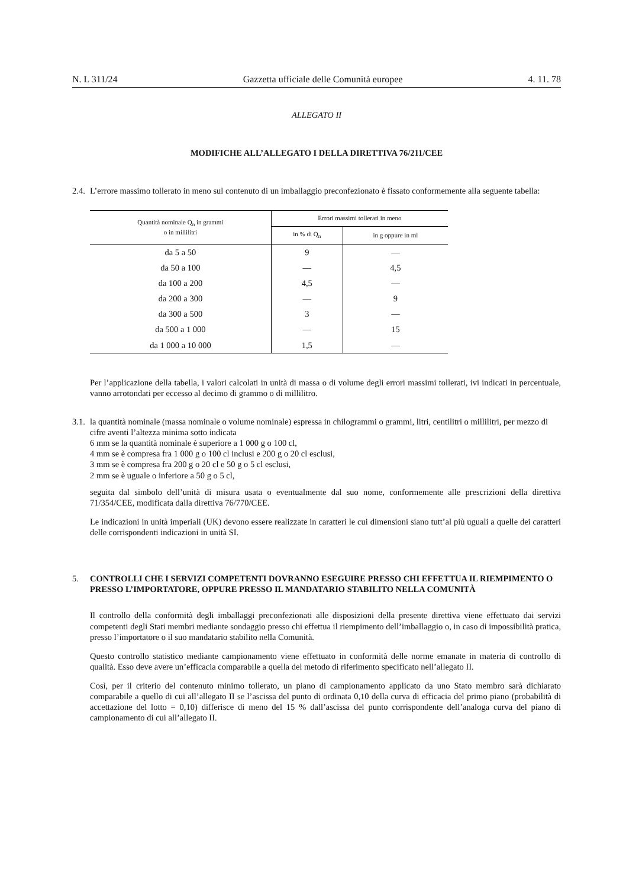N. L 311/24 Gazzetta ufficiale delle Comunità europee 4. 11. 78
ALLEGATO II
MODIFICHE ALL’ALLEGATO I DELLA DIRETTIVA 76/211/CEE
2.4. L’errore massimo tollerato in meno sul contenuto di un imballaggio preconfezionato è fissato conformemente alla seguente tabella:
| Quantità nominale Q<sub>n</sub> in grammi o in millilitri | Errori massimi tollerati in meno | |
| --- | --- | --- |
| | in % di Q<sub>n</sub> | in g oppure in ml |
| da 5 a 50 | 9 | — |
| da 50 a 100 | — | 4,5 |
| da 100 a 200 | 4,5 | — |
| da 200 a 300 | — | 9 |
| da 300 a 500 | 3 | — |
| da 500 a 1 000 | — | 15 |
| da 1 000 a 10 000 | 1,5 | — |
Per l’applicazione della tabella, i valori calcolati in unità di massa o di volume degli errori massimi tollerati, ivi indicati in percentuale, vanno arrotondati per eccesso al decimo di grammo o di millilitro.
3.1. la quantità nominale (massa nominale o volume nominale) espressa in chilogrammi o grammi, litri, centilitri o millilitri, per mezzo di cifre aventi l’altezza minima sotto indicata
6 mm se la quantità nominale è superiore a 1 000 g o 100 cl,
4 mm se è compresa fra 1 000 g o 100 cl inclusi e 200 g o 20 cl esclusi,
3 mm se è compresa fra 200 g o 20 cl e 50 g o 5 cl esclusi,
2 mm se è uguale o inferiore a 50 g o 5 cl,
seguita dal simbolo dell’unità di misura usata o eventualmente dal suo nome, conformemente alle prescrizioni della direttiva 71/354/CEE, modificata dalla direttiva 76/770/CEE.
Le indicazioni in unità imperiali (UK) devono essere realizzate in caratteri le cui dimensioni siano tutt’al più uguali a quelle dei caratteri delle corrispondenti indicazioni in unità SI.
5. CONTROLLI CHE I SERVIZI COMPETENTI DOVRANNO ESEGUIRE PRESSO CHI EFFETTUA IL RIEMPIMENTO O PRESSO L’IMPORTATORE, OPPURE PRESSO IL MANDATARIO STABILITO NELLA COMUNITÀ
Il controllo della conformità degli imballaggi preconfezionati alle disposizioni della presente direttiva viene effettuato dai servizi competenti degli Stati membri mediante sondaggio presso chi effettua il riempimento dell’imballaggio o, in caso di impossibilità pratica, presso l’importatore o il suo mandatario stabilito nella Comunità.
Questo controllo statistico mediante campionamento viene effettuato in conformità delle norme emanate in materia di controllo di qualità. Esso deve avere un’efficacia comparabile a quella del metodo di riferimento specificato nell’allegato II.
Così, per il criterio del contenuto minimo tollerato, un piano di campionamento applicato da uno Stato membro sarà dichiarato comparabile a quello di cui all’allegato II se l’ascissa del punto di ordinata 0,10 della curva di efficacia del primo piano (probabilità di accettazione del lotto = 0,10) differisce di meno del 15 % dall’ascissa del punto corrispondente dell’analoga curva del piano di campionamento di cui all’allegato II.